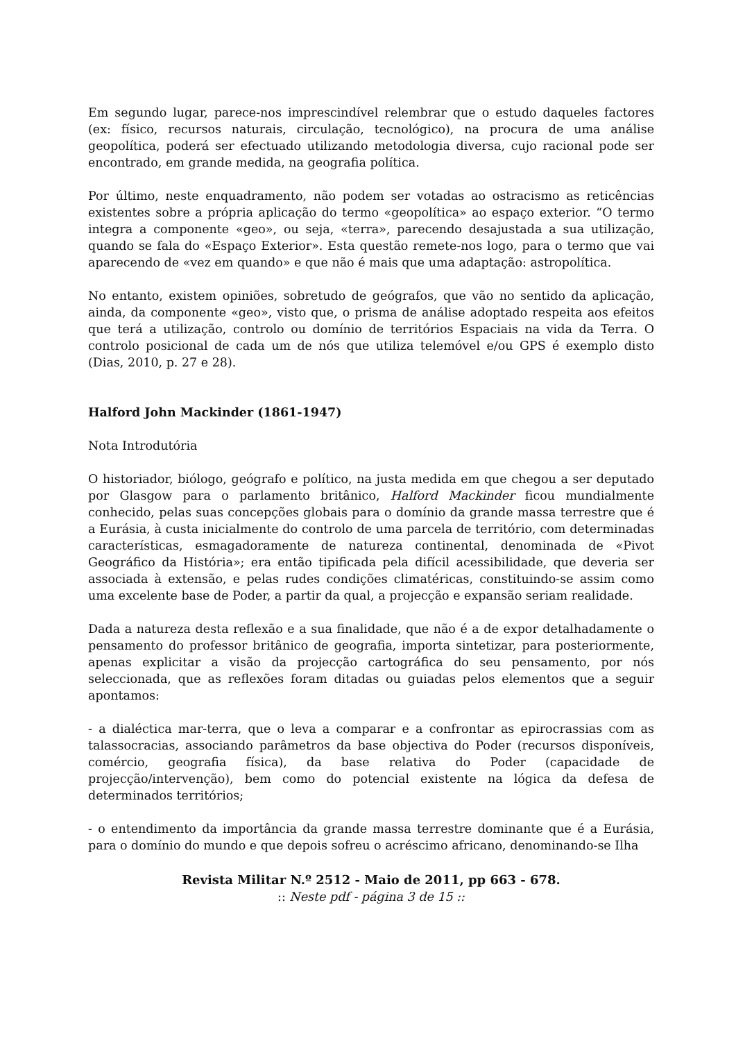Em segundo lugar, parece-nos imprescindível relembrar que o estudo daqueles factores (ex: físico, recursos naturais, circulação, tecnológico), na procura de uma análise geopolítica, poderá ser efectuado utilizando metodologia diversa, cujo racional pode ser encontrado, em grande medida, na geografia política.
Por último, neste enquadramento, não podem ser votadas ao ostracismo as reticências existentes sobre a própria aplicação do termo «geopolítica» ao espaço exterior. “O termo integra a componente «geo», ou seja, «terra», parecendo desajustada a sua utilização, quando se fala do «Espaço Exterior». Esta questão remete-nos logo, para o termo que vai aparecendo de «vez em quando» e que não é mais que uma adaptação: astropolítica.
No entanto, existem opiniões, sobretudo de geógrafos, que vão no sentido da aplicação, ainda, da componente «geo», visto que, o prisma de análise adoptado respeita aos efeitos que terá a utilização, controlo ou domínio de territórios Espaciais na vida da Terra. O controlo posicional de cada um de nós que utiliza telemóvel e/ou GPS é exemplo disto (Dias, 2010, p. 27 e 28).
Halford John Mackinder (1861-1947)
Nota Introdutória
O historiador, biólogo, geógrafo e político, na justa medida em que chegou a ser deputado por Glasgow para o parlamento britânico, Halford Mackinder ficou mundialmente conhecido, pelas suas concepções globais para o domínio da grande massa terrestre que é a Eurásia, à custa inicialmente do controlo de uma parcela de território, com determinadas características, esmagadoramente de natureza continental, denominada de «Pivot Geográfico da História»; era então tipificada pela difícil acessibilidade, que deveria ser associada à extensão, e pelas rudes condições climatéricas, constituindo-se assim como uma excelente base de Poder, a partir da qual, a projecção e expansão seriam realidade.
Dada a natureza desta reflexão e a sua finalidade, que não é a de expor detalhadamente o pensamento do professor britânico de geografia, importa sintetizar, para posteriormente, apenas explicitar a visão da projecção cartográfica do seu pensamento, por nós seleccionada, que as reflexões foram ditadas ou guiadas pelos elementos que a seguir apontamos:
- a dialéctica mar-terra, que o leva a comparar e a confrontar as epirocrassias com as talassocracias, associando parâmetros da base objectiva do Poder (recursos disponíveis, comércio, geografia física), da base relativa do Poder (capacidade de projecção/intervenção), bem como do potencial existente na lógica da defesa de determinados territórios;
- o entendimento da importância da grande massa terrestre dominante que é a Eurásia, para o domínio do mundo e que depois sofreu o acréscimo africano, denominando-se Ilha
Revista Militar N.º 2512 - Maio de 2011, pp 663 - 678.
:: Neste pdf - página 3 de 15 ::